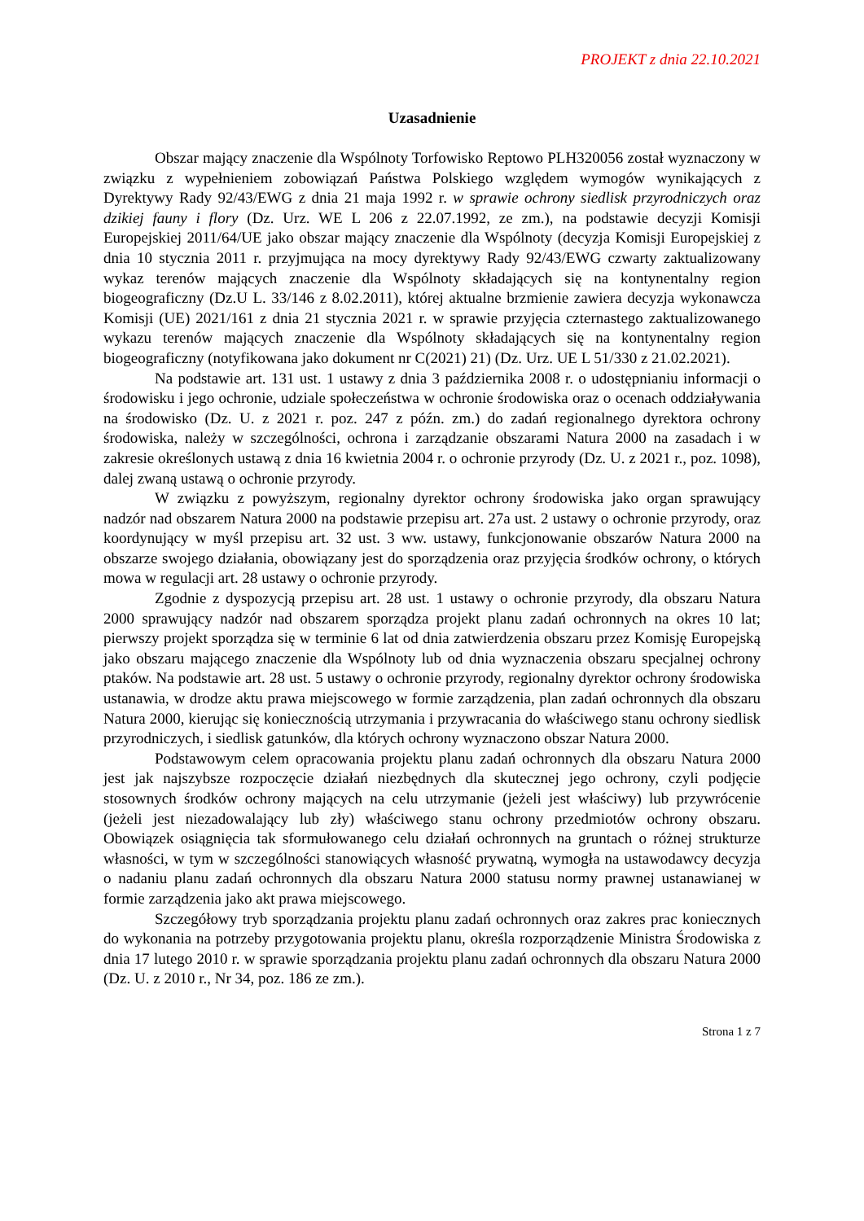PROJEKT z dnia 22.10.2021
Uzasadnienie
Obszar mający znaczenie dla Wspólnoty Torfowisko Reptowo PLH320056 został wyznaczony w związku z wypełnieniem zobowiązań Państwa Polskiego względem wymogów wynikających z Dyrektywy Rady 92/43/EWG z dnia 21 maja 1992 r. w sprawie ochrony siedlisk przyrodniczych oraz dzikiej fauny i flory (Dz. Urz. WE L 206 z 22.07.1992, ze zm.), na podstawie decyzji Komisji Europejskiej 2011/64/UE jako obszar mający znaczenie dla Wspólnoty (decyzja Komisji Europejskiej z dnia 10 stycznia 2011 r. przyjmująca na mocy dyrektywy Rady 92/43/EWG czwarty zaktualizowany wykaz terenów mających znaczenie dla Wspólnoty składających się na kontynentalny region biogeograficzny (Dz.U L. 33/146 z 8.02.2011), której aktualne brzmienie zawiera decyzja wykonawcza Komisji (UE) 2021/161 z dnia 21 stycznia 2021 r. w sprawie przyjęcia czternastego zaktualizowanego wykazu terenów mających znaczenie dla Wspólnoty składających się na kontynentalny region biogeograficzny (notyfikowana jako dokument nr C(2021) 21) (Dz. Urz. UE L 51/330 z 21.02.2021).
Na podstawie art. 131 ust. 1 ustawy z dnia 3 października 2008 r. o udostępnianiu informacji o środowisku i jego ochronie, udziale społeczeństwa w ochronie środowiska oraz o ocenach oddziaływania na środowisko (Dz. U. z 2021 r. poz. 247 z późn. zm.) do zadań regionalnego dyrektora ochrony środowiska, należy w szczególności, ochrona i zarządzanie obszarami Natura 2000 na zasadach i w zakresie określonych ustawą z dnia 16 kwietnia 2004 r. o ochronie przyrody (Dz. U. z 2021 r., poz. 1098), dalej zwaną ustawą o ochronie przyrody.
W związku z powyższym, regionalny dyrektor ochrony środowiska jako organ sprawujący nadzór nad obszarem Natura 2000 na podstawie przepisu art. 27a ust. 2 ustawy o ochronie przyrody, oraz koordynujący w myśl przepisu art. 32 ust. 3 ww. ustawy, funkcjonowanie obszarów Natura 2000 na obszarze swojego działania, obowiązany jest do sporządzenia oraz przyjęcia środków ochrony, o których mowa w regulacji art. 28 ustawy o ochronie przyrody.
Zgodnie z dyspozycją przepisu art. 28 ust. 1 ustawy o ochronie przyrody, dla obszaru Natura 2000 sprawujący nadzór nad obszarem sporządza projekt planu zadań ochronnych na okres 10 lat; pierwszy projekt sporządza się w terminie 6 lat od dnia zatwierdzenia obszaru przez Komisję Europejską jako obszaru mającego znaczenie dla Wspólnoty lub od dnia wyznaczenia obszaru specjalnej ochrony ptaków. Na podstawie art. 28 ust. 5 ustawy o ochronie przyrody, regionalny dyrektor ochrony środowiska ustanawia, w drodze aktu prawa miejscowego w formie zarządzenia, plan zadań ochronnych dla obszaru Natura 2000, kierując się koniecznością utrzymania i przywracania do właściwego stanu ochrony siedlisk przyrodniczych, i siedlisk gatunków, dla których ochrony wyznaczono obszar Natura 2000.
Podstawowym celem opracowania projektu planu zadań ochronnych dla obszaru Natura 2000 jest jak najszybsze rozpoczęcie działań niezbędnych dla skutecznej jego ochrony, czyli podjęcie stosownych środków ochrony mających na celu utrzymanie (jeżeli jest właściwy) lub przywrócenie (jeżeli jest niezadowalający lub zły) właściwego stanu ochrony przedmiotów ochrony obszaru. Obowiązek osiągnięcia tak sformułowanego celu działań ochronnych na gruntach o różnej strukturze własności, w tym w szczególności stanowiących własność prywatną, wymogła na ustawodawcy decyzja o nadaniu planu zadań ochronnych dla obszaru Natura 2000 statusu normy prawnej ustanawianej w formie zarządzenia jako akt prawa miejscowego.
Szczegółowy tryb sporządzania projektu planu zadań ochronnych oraz zakres prac koniecznych do wykonania na potrzeby przygotowania projektu planu, określa rozporządzenie Ministra Środowiska z dnia 17 lutego 2010 r. w sprawie sporządzania projektu planu zadań ochronnych dla obszaru Natura 2000 (Dz. U. z 2010 r., Nr 34, poz. 186 ze zm.).
Strona 1 z 7